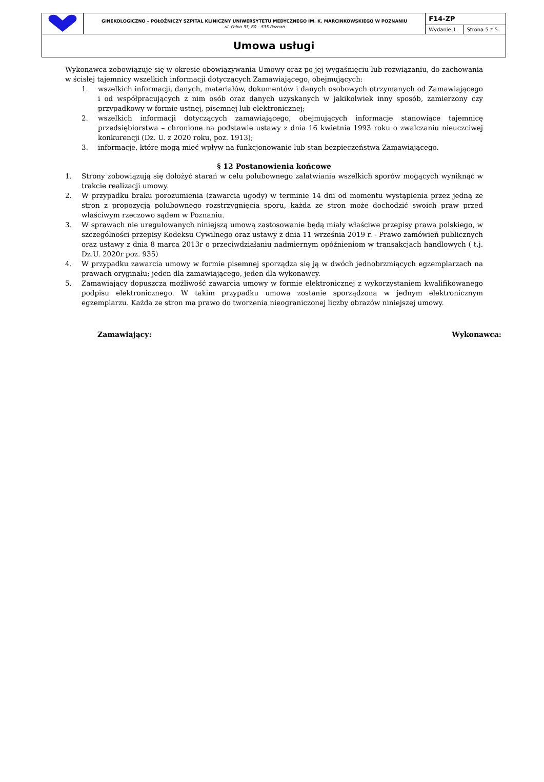| | GINEKOLOGICZNO – POŁOŻNICZY SZPITAL KLINICZNY UNIWERSYTETU MEDYCZNEGO IM. K. MARCINKOWSKIEGO W POZNANIU ul. Polna 33, 60 – 535 Poznań | F14-ZP | |
| | | Wydanie 1 | Strona 5 z 5 |
| Umowa usługi | | | |
Wykonawca zobowiązuje się w okresie obowiązywania Umowy oraz po jej wygaśnięciu lub rozwiązaniu, do zachowania w ścisłej tajemnicy wszelkich informacji dotyczących Zamawiającego, obejmujących:
1. wszelkich informacji, danych, materiałów, dokumentów i danych osobowych otrzymanych od Zamawiającego i od współpracujących z nim osób oraz danych uzyskanych w jakikolwiek inny sposób, zamierzony czy przypadkowy w formie ustnej, pisemnej lub elektronicznej;
2. wszelkich informacji dotyczących zamawiającego, obejmujących informacje stanowiące tajemnicę przedsiębiorstwa – chronione na podstawie ustawy z dnia 16 kwietnia 1993 roku o zwalczaniu nieuczciwej konkurencji (Dz. U. z 2020 roku, poz. 1913);
3. informacje, które mogą mieć wpływ na funkcjonowanie lub stan bezpieczeństwa Zamawiającego.
§ 12 Postanowienia końcowe
1. Strony zobowiązują się dołożyć starań w celu polubownego załatwiania wszelkich sporów mogących wyniknąć w trakcie realizacji umowy.
2. W przypadku braku porozumienia (zawarcia ugody) w terminie 14 dni od momentu wystąpienia przez jedną ze stron z propozycją polubownego rozstrzygnięcia sporu, każda ze stron może dochodzić swoich praw przed właściwym rzeczowo sądem w Poznaniu.
3. W sprawach nie uregulowanych niniejszą umową zastosowanie będą miały właściwe przepisy prawa polskiego, w szczególności przepisy Kodeksu Cywilnego oraz ustawy z dnia 11 września 2019 r. - Prawo zamówień publicznych oraz ustawy z dnia 8 marca 2013r o przeciwdziałaniu nadmiernym opóźnieniom w transakcjach handlowych ( t.j. Dz.U. 2020r poz. 935)
4. W przypadku zawarcia umowy w formie pisemnej sporządza się ją w dwóch jednobrzmiących egzemplarzach na prawach oryginału; jeden dla zamawiającego, jeden dla wykonawcy.
5. Zamawiający dopuszcza możliwość zawarcia umowy w formie elektronicznej z wykorzystaniem kwalifikowanego podpisu elektronicznego. W takim przypadku umowa zostanie sporządzona w jednym elektronicznym egzemplarzu. Każda ze stron ma prawo do tworzenia nieograniczonej liczby obrazów niniejszej umowy.
Zamawiający: Wykonawca: